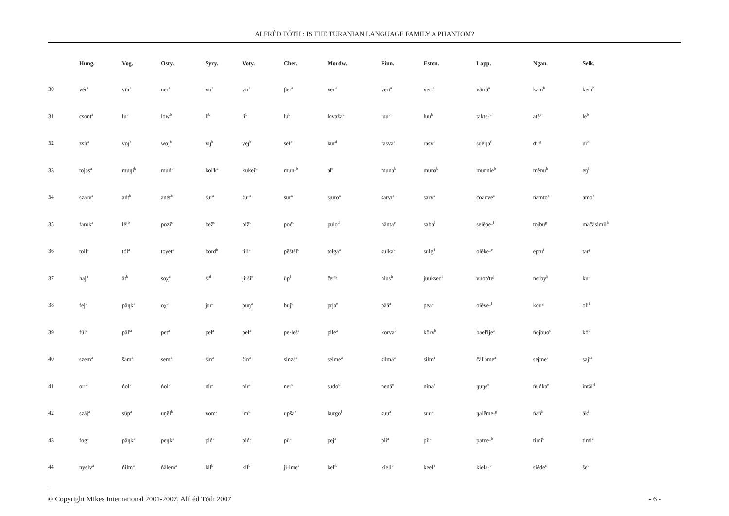ALFRÉD TÓTH : IS THE TURANIAN LANGUAGE FAMILY A PHANTOM?
| | Hung. | Vog. | Osty. | Syry. | Voty. | Cher. | Mordw. | Finn. | Eston. | Lapp. | Ngan. | Selk. |
| --- | --- | --- | --- | --- | --- | --- | --- | --- | --- | --- | --- | --- |
| 30 | vér<sup>a</sup> | vūr<sup>a</sup> | uer<sup>a</sup> | vir<sup>a</sup> | vir<sup>a</sup> | βer<sup>a</sup> | ver'<sup>a</sup> | veri<sup>a</sup> | veri<sup>a</sup> | vârrâ<sup>a</sup> | kam<sup>b</sup> | kem<sup>b</sup> |
| 31 | csont<sup>a</sup> | lu<sup>b</sup> | low<sup>b</sup> | li<sup>b</sup> | li<sup>b</sup> | lu<sup>b</sup> | lovaža<sup>c</sup> | luu<sup>b</sup> | luu<sup>b</sup> | takte-<sup>d</sup> | atê<sup>e</sup> | le<sup>b</sup> |
| 32 | zsír<sup>a</sup> | vōj<sup>b</sup> | woj<sup>b</sup> | vij<sup>b</sup> | vej<sup>b</sup> | šél<sup>c</sup> | kur<sup>d</sup> | rasva<sup>e</sup> | rasv<sup>e</sup> | suĕrja<sup>f</sup> | dir<sup>g</sup> | ür<sup>h</sup> |
| 33 | tojás<sup>a</sup> | muŋi<sup>b</sup> | muń<sup>b</sup> | kol'k<sup>c</sup> | kukei<sup>d</sup> | mun-<sup>b</sup> | al<sup>e</sup> | muna<sup>b</sup> | muna<sup>b</sup> | münnie<sup>b</sup> | mênu<sup>b</sup> | eŋ<sup>f</sup> |
| 34 | szarv<sup>a</sup> | āńt<sup>b</sup> | änĕt<sup>b</sup> | śur<sup>a</sup> | śur<sup>a</sup> | šur<sup>a</sup> | sjuro<sup>a</sup> | sarvi<sup>a</sup> | sarv<sup>a</sup> | čoar've<sup>a</sup> | ńamto<sup>c</sup> | āmti<sup>b</sup> |
| 35 | farok<sup>a</sup> | lēi<sup>b</sup> | pozi<sup>c</sup> | bež<sup>c</sup> | biž<sup>c</sup> | poć<sup>c</sup> | pulo<sup>d</sup> | hänta<sup>e</sup> | saba<sup>f</sup> | seiĕpe-<sup>f</sup> | tojbu<sup>g</sup> | mäčäsimil'<sup>h</sup> |
| 36 | toll<sup>a</sup> | tól<sup>a</sup> | toγet<sup>a</sup> | bord<sup>b</sup> | tili<sup>a</sup> | pĕštĕl<sup>c</sup> | tolga<sup>a</sup> | sulka<sup>d</sup> | sulg<sup>d</sup> | olĕke-<sup>e</sup> | eptu<sup>f</sup> | tar<sup>g</sup> |
| 37 | haj<sup>a</sup> | āt<sup>b</sup> | soχ<sup>c</sup> | śi<sup>d</sup> | jirši<sup>e</sup> | üp<sup>f</sup> | čer'<sup>g</sup> | hius<sup>h</sup> | juuksed<sup>i</sup> | vuop'te<sup>j</sup> | nerby<sup>k</sup> | ku<sup>l</sup> |
| 38 | fej<sup>a</sup> | päŋk<sup>a</sup> | oχ<sup>b</sup> | jur<sup>c</sup> | puŋ<sup>a</sup> | buj<sup>d</sup> | prja<sup>e</sup> | pää<sup>a</sup> | pea<sup>a</sup> | oiĕve-<sup>f</sup> | kou<sup>g</sup> | oli<sup>h</sup> |
| 39 | fül<sup>a</sup> | päl'<sup>a</sup> | pet<sup>a</sup> | pel<sup>a</sup> | pel<sup>a</sup> | pe·leš<sup>a</sup> | pile<sup>a</sup> | korva<sup>b</sup> | kõrv<sup>b</sup> | bael'lje<sup>a</sup> | ńojbuo<sup>c</sup> | kō<sup>d</sup> |
| 40 | szem<sup>a</sup> | šäm<sup>a</sup> | sem<sup>a</sup> | śin<sup>a</sup> | śin<sup>a</sup> | sinzä<sup>a</sup> | selme<sup>a</sup> | silmä<sup>a</sup> | silm<sup>a</sup> | čāl'bme<sup>a</sup> | sejme<sup>a</sup> | saji<sup>a</sup> |
| 41 | orr<sup>a</sup> | ńol<sup>b</sup> | ńol<sup>b</sup> | nir<sup>c</sup> | nir<sup>c</sup> | ner<sup>c</sup> | sudo<sup>d</sup> | nenä<sup>e</sup> | nina<sup>e</sup> | ŋuŋe<sup>e</sup> | ńuńka<sup>e</sup> | intäl'<sup>f</sup> |
| 42 | száj<sup>a</sup> | sūp<sup>a</sup> | uŋĕl<sup>b</sup> | vom<sup>c</sup> | im<sup>d</sup> | upša<sup>e</sup> | kurgo<sup>f</sup> | suu<sup>a</sup> | suu<sup>a</sup> | ŋalĕme-<sup>g</sup> | ńań<sup>h</sup> | āk<sup>i</sup> |
| 43 | fog<sup>a</sup> | päŋk<sup>a</sup> | peŋk<sup>a</sup> | piń<sup>a</sup> | piń<sup>a</sup> | pü<sup>a</sup> | pej<sup>a</sup> | pii<sup>a</sup> | pii<sup>a</sup> | patne-<sup>b</sup> | timi<sup>c</sup> | timi<sup>c</sup> |
| 44 | nyelv<sup>a</sup> | ńilm<sup>a</sup> | ńälem<sup>a</sup> | kil<sup>b</sup> | kil<sup>b</sup> | ji·lme<sup>a</sup> | kel'<sup>b</sup> | kieli<sup>b</sup> | keel<sup>b</sup> | kiela-<sup>b</sup> | siêde<sup>c</sup> | še<sup>c</sup> |
© Copyright Mikes International 2001-2007, Alfréd Tóth 2007 - 6 -